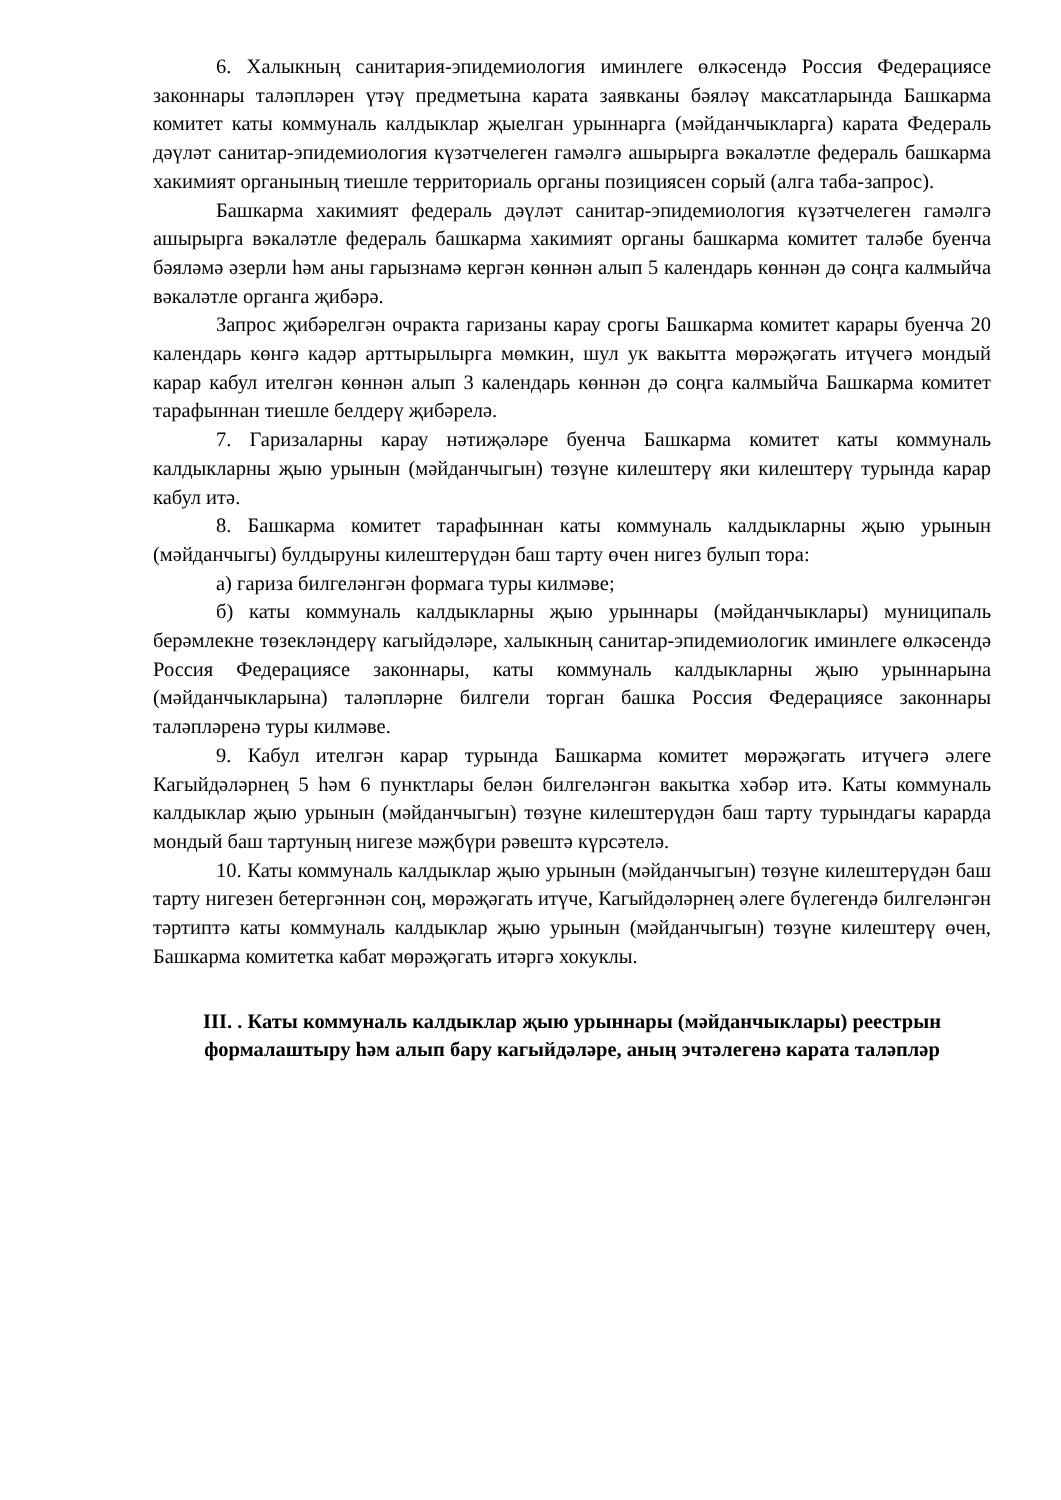6. Халыкның санитария-эпидемиология иминлеге өлкәсендә Россия Федерациясе законнары таләпләрен үтәү предметына карата заявканы бәяләү максатларында Башкарма комитет каты коммуналь калдыклар җыелган урыннарга (мәйданчыкларга) карата Федераль дәүләт санитар-эпидемиология күзәтчелеген гамәлгә ашырырга вәкаләтле федераль башкарма хакимият органының тиешле территориаль органы позициясен сорый (алга таба-запрос).
Башкарма хакимият федераль дәүләт санитар-эпидемиология күзәтчелеген гамәлгә ашырырга вәкаләтле федераль башкарма хакимият органы башкарма комитет таләбе буенча бәяләмә әзерли һәм аны гарызнамә кергән көннән алып 5 календарь көннән дә соңга калмыйча вәкаләтле органга җибәрә.
Запрос җибәрелгән очракта гаризаны карау срогы Башкарма комитет карары буенча 20 календарь көнгә кадәр арттырылырга мөмкин, шул ук вакытта мөрәҗәгать итүчегә мондый карар кабул ителгән көннән алып 3 календарь көннән дә соңга калмыйча Башкарма комитет тарафыннан тиешле белдерү җибәрелә.
7. Гаризаларны карау нәтиҗәләре буенча Башкарма комитет каты коммуналь калдыкларны җыю урынын (мәйданчыгын) төзүне килештерү яки килештерү турында карар кабул итә.
8. Башкарма комитет тарафыннан каты коммуналь калдыкларны җыю урынын (мәйданчыгы) булдыруны килештерүдән баш тарту өчен нигез булып тора:
а) гариза билгеләнгән формага туры килмәве;
б) каты коммуналь калдыкларны җыю урыннары (мәйданчыклары) муниципаль берәмлекне төзекләндерү кагыйдәләре, халыкның санитар-эпидемиологик иминлеге өлкәсендә Россия Федерациясе законнары, каты коммуналь калдыкларны җыю урыннарына (мәйданчыкларына) таләпләрне билгели торган башка Россия Федерациясе законнары таләпләренә туры килмәве.
9. Кабул ителгән карар турында Башкарма комитет мөрәҗәгать итүчегә әлеге Кагыйдәләрнең 5 һәм 6 пунктлары белән билгеләнгән вакытка хәбәр итә. Каты коммуналь калдыклар җыю урынын (мәйданчыгын) төзүне килештерүдән баш тарту турындагы карарда мондый баш тартуның нигезе мәҗбүри рәвештә күрсәтелә.
10. Каты коммуналь калдыклар җыю урынын (мәйданчыгын) төзүне килештерүдән баш тарту нигезен бетергәннән соң, мөрәҗәгать итүче, Кагыйдәләрнең әлеге бүлегендә билгеләнгән тәртиптә каты коммуналь калдыклар җыю урынын (мәйданчыгын) төзүне килештерү өчен, Башкарма комитетка кабат мөрәҗәгать итәргә хокуклы.
III. . Каты коммуналь калдыклар җыю урыннары (мәйданчыклары) реестрын формалаштыру һәм алып бару кагыйдәләре, аның эчтәлегенә карата таләпләр